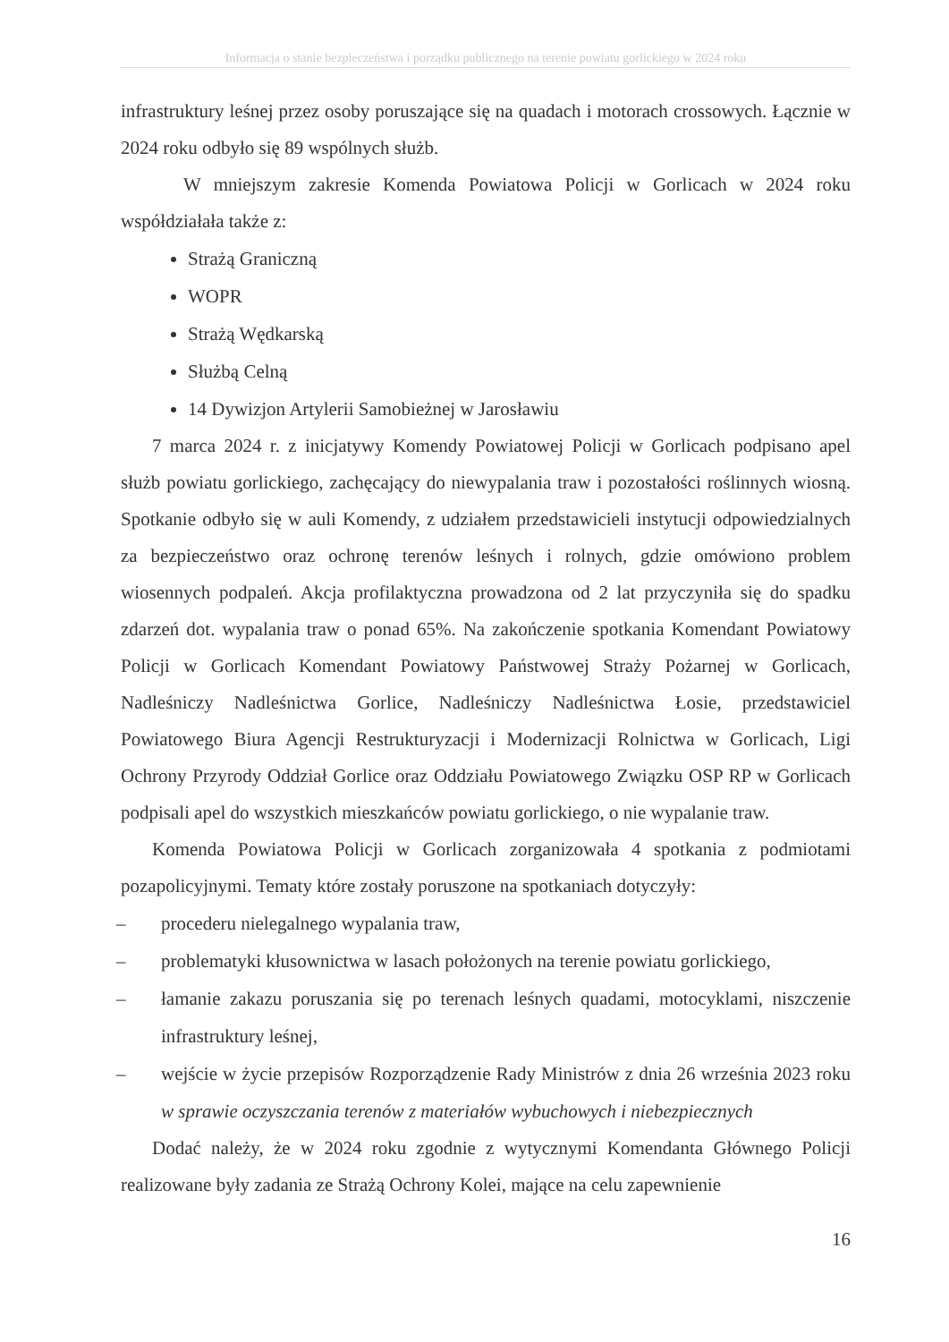Informacja o stanie bezpieczeństwa i porządku publicznego na terenie powiatu gorlickiego w 2024 roku
infrastruktury leśnej przez osoby poruszające się na quadach i motorach crossowych. Łącznie w 2024 roku odbyło się 89 wspólnych służb.
W mniejszym zakresie Komenda Powiatowa Policji w Gorlicach w 2024 roku współdziałała także z:
Strażą Graniczną
WOPR
Strażą Wędkarską
Służbą Celną
14 Dywizjon Artylerii Samobieżnej w Jarosławiu
7 marca 2024 r. z inicjatywy Komendy Powiatowej Policji w Gorlicach podpisano apel służb powiatu gorlickiego, zachęcający do niewypalania traw i pozostałości roślinnych wiosną. Spotkanie odbyło się w auli Komendy, z udziałem przedstawicieli instytucji odpowiedzialnych za bezpieczeństwo oraz ochronę terenów leśnych i rolnych, gdzie omówiono problem wiosennych podpaleń. Akcja profilaktyczna prowadzona od 2 lat przyczyniła się do spadku zdarzeń dot. wypalania traw o ponad 65%. Na zakończenie spotkania Komendant Powiatowy Policji w Gorlicach Komendant Powiatowy Państwowej Straży Pożarnej w Gorlicach, Nadleśniczy Nadleśnictwa Gorlice, Nadleśniczy Nadleśnictwa Łosie, przedstawiciel Powiatowego Biura Agencji Restrukturyzacji i Modernizacji Rolnictwa w Gorlicach, Ligi Ochrony Przyrody Oddział Gorlice oraz Oddziału Powiatowego Związku OSP RP w Gorlicach podpisali apel do wszystkich mieszkańców powiatu gorlickiego, o nie wypalanie traw.
Komenda Powiatowa Policji w Gorlicach zorganizowała 4 spotkania z podmiotami pozapolicyjnymi. Tematy które zostały poruszone na spotkaniach dotyczyły:
– procederu nielegalnego wypalania traw,
– problematyki kłusownictwa w lasach położonych na terenie powiatu gorlickiego,
– łamanie zakazu poruszania się po terenach leśnych quadami, motocyklami, niszczenie infrastruktury leśnej,
– wejście w życie przepisów Rozporządzenie Rady Ministrów z dnia 26 września 2023 roku w sprawie oczyszczania terenów z materiałów wybuchowych i niebezpiecznych
Dodać należy, że w 2024 roku zgodnie z wytycznymi Komendanta Głównego Policji realizowane były zadania ze Strażą Ochrony Kolei, mające na celu zapewnienie
16